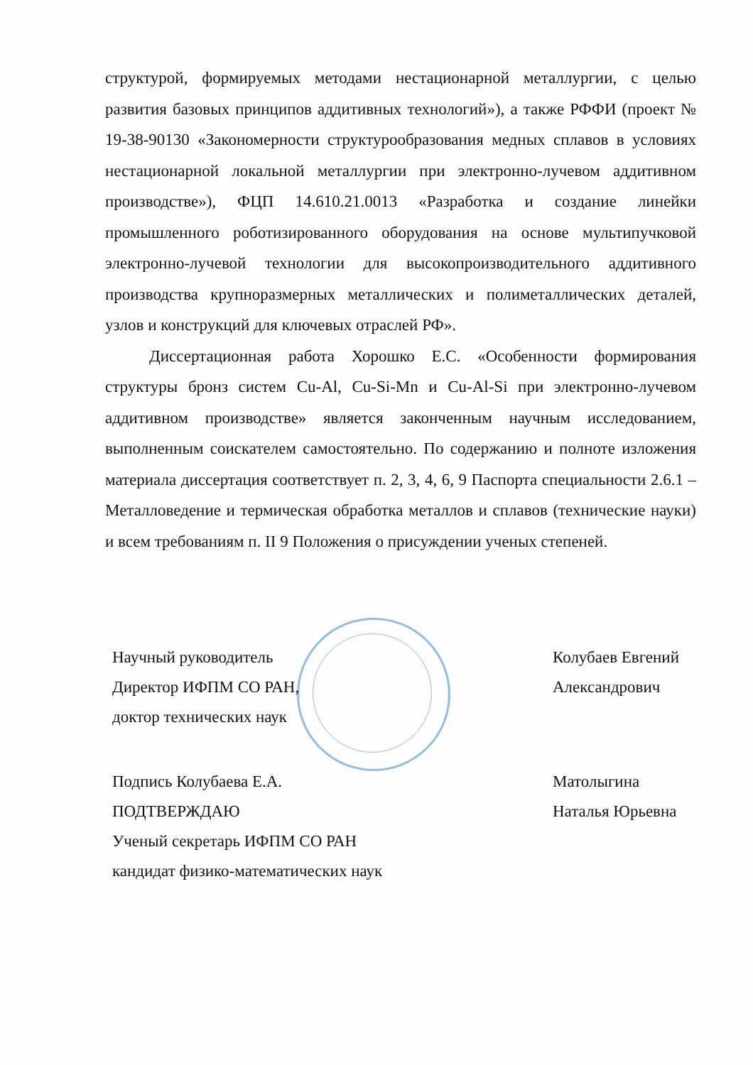структурой, формируемых методами нестационарной металлургии, с целью развития базовых принципов аддитивных технологий»), а также РФФИ (проект № 19-38-90130 «Закономерности структурообразования медных сплавов в условиях нестационарной локальной металлургии при электронно-лучевом аддитивном производстве»), ФЦП 14.610.21.0013 «Разработка и создание линейки промышленного роботизированного оборудования на основе мультипучковой электронно-лучевой технологии для высокопроизводительного аддитивного производства крупноразмерных металлических и полиметаллических деталей, узлов и конструкций для ключевых отраслей РФ».
Диссертационная работа Хорошко Е.С. «Особенности формирования структуры бронз систем Cu-Al, Cu-Si-Mn и Cu-Al-Si при электронно-лучевом аддитивном производстве» является законченным научным исследованием, выполненным соискателем самостоятельно. По содержанию и полноте изложения материала диссертация соответствует п. 2, 3, 4, 6, 9 Паспорта специальности 2.6.1 – Металловедение и термическая обработка металлов и сплавов (технические науки) и всем требованиям п. II 9 Положения о присуждении ученых степеней.
Научный руководитель
Директор ИФПМ СО РАН,
доктор технических наук
Колубаев Евгений
Александрович
Подпись Колубаева Е.А.
ПОДТВЕРЖДАЮ
Ученый секретарь ИФПМ СО РАН
кандидат физико-математических наук
Матолыгина
Наталья Юрьевна